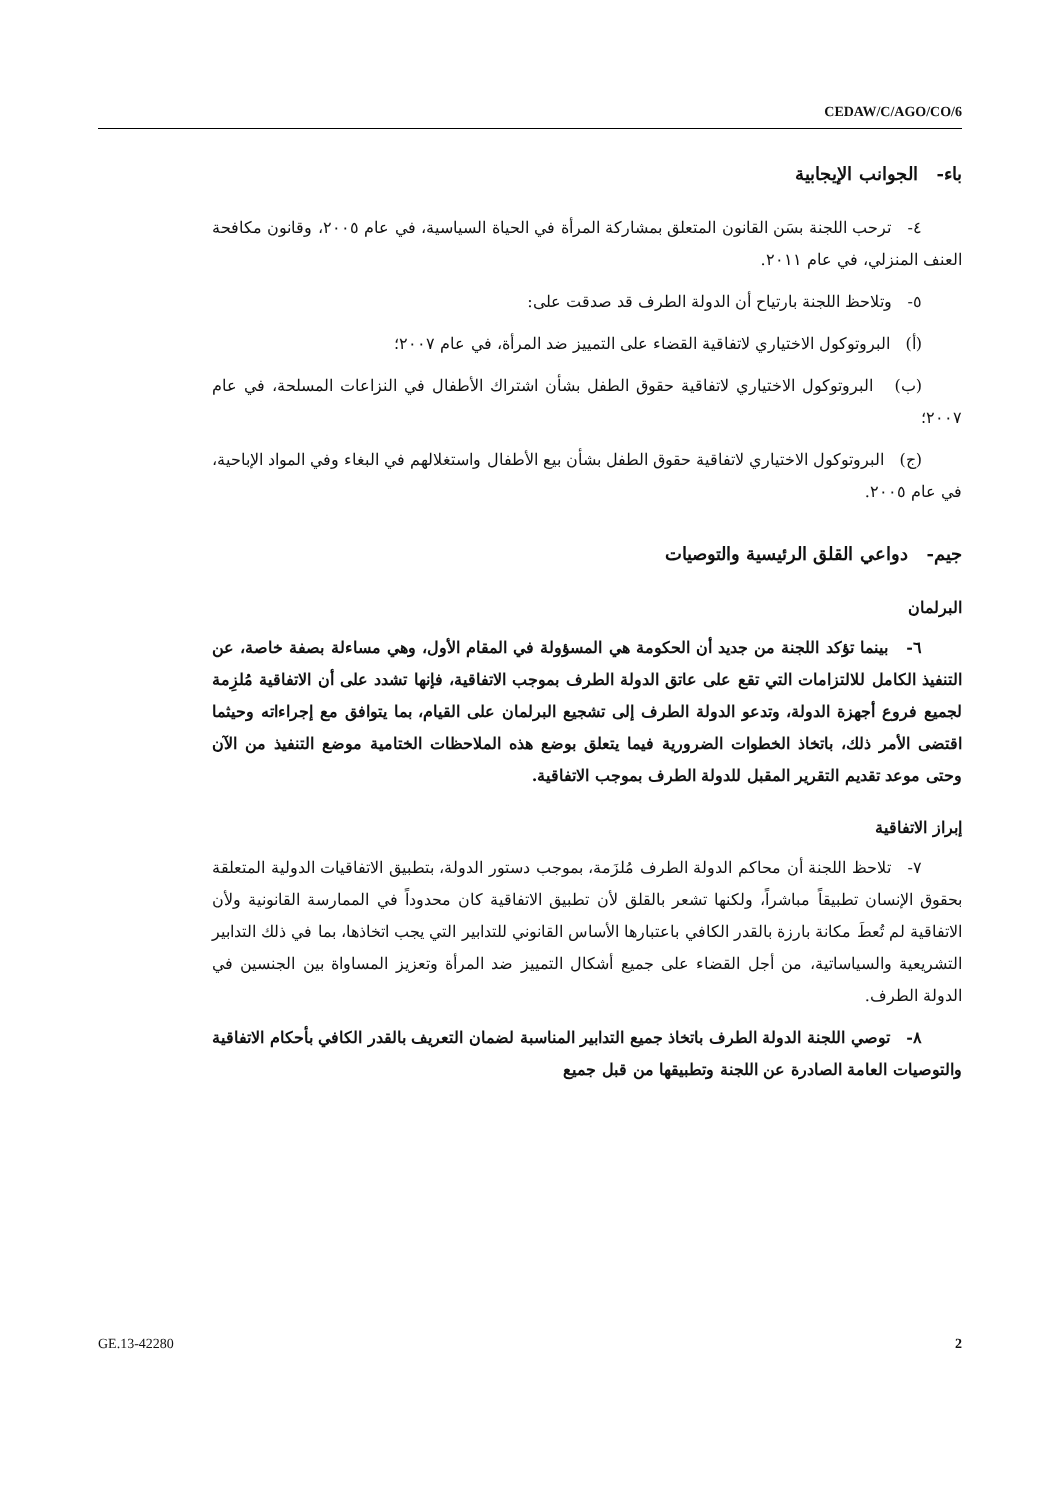CEDAW/C/AGO/CO/6
باء- الجوانب الإيجابية
٤- ترحب اللجنة بسَن القانون المتعلق بمشاركة المرأة في الحياة السياسية، في عام ٢٠٠٥، وقانون مكافحة العنف المنزلي، في عام ٢٠١١.
٥- وتلاحظ اللجنة بارتياح أن الدولة الطرف قد صدقت على:
(أ) البروتوكول الاختياري لاتفاقية القضاء على التمييز ضد المرأة، في عام ٢٠٠٧؛
(ب) البروتوكول الاختياري لاتفاقية حقوق الطفل بشأن اشتراك الأطفال في النزاعات المسلحة، في عام ٢٠٠٧؛
(ج) البروتوكول الاختياري لاتفاقية حقوق الطفل بشأن بيع الأطفال واستغلالهم في البغاء وفي المواد الإباحية، في عام ٢٠٠٥.
جيم- دواعي القلق الرئيسية والتوصيات
البرلمان
٦- بينما تؤكد اللجنة من جديد أن الحكومة هي المسؤولة في المقام الأول، وهي مساءلة بصفة خاصة، عن التنفيذ الكامل للالتزامات التي تقع على عاتق الدولة الطرف بموجب الاتفاقية، فإنها تشدد على أن الاتفاقية مُلزِمة لجميع فروع أجهزة الدولة، وتدعو الدولة الطرف إلى تشجيع البرلمان على القيام، بما يتوافق مع إجراءاته وحيثما اقتضى الأمر ذلك، باتخاذ الخطوات الضرورية فيما يتعلق بوضع هذه الملاحظات الختامية موضع التنفيذ من الآن وحتى موعد تقديم التقرير المقبل للدولة الطرف بموجب الاتفاقية.
إبراز الاتفاقية
٧- تلاحظ اللجنة أن محاكم الدولة الطرف مُلزَمة، بموجب دستور الدولة، بتطبيق الاتفاقيات الدولية المتعلقة بحقوق الإنسان تطبيقاً مباشراً، ولكنها تشعر بالقلق لأن تطبيق الاتفاقية كان محدوداً في الممارسة القانونية ولأن الاتفاقية لم تُعطَ مكانة بارزة بالقدر الكافي باعتبارها الأساس القانوني للتدابير التي يجب اتخاذها، بما في ذلك التدابير التشريعية والسياساتية، من أجل القضاء على جميع أشكال التمييز ضد المرأة وتعزيز المساواة بين الجنسين في الدولة الطرف.
٨- توصي اللجنة الدولة الطرف باتخاذ جميع التدابير المناسبة لضمان التعريف بالقدر الكافي بأحكام الاتفاقية والتوصيات العامة الصادرة عن اللجنة وتطبيقها من قبل جميع
GE.13-42280 2